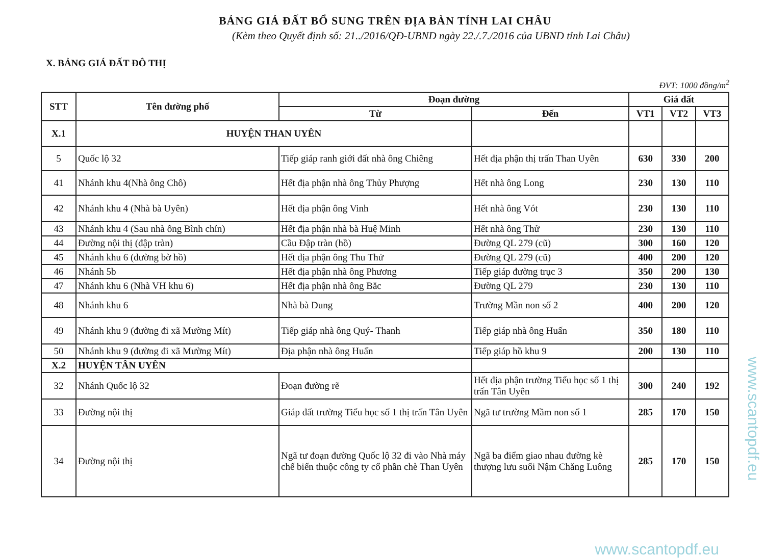BẢNG GIÁ ĐẤT BỔ SUNG TRÊN ĐỊA BÀN TỈNH LAI CHÂU
(Kèm theo Quyết định số: 21../2016/QĐ-UBND ngày 22./.7./2016 của UBND tỉnh Lai Châu)
X. BẢNG GIÁ ĐẤT ĐÔ THỊ
ĐVT: 1000 đồng/m<sup>2</sup>
| STT | Tên đường phố | Đoạn đường | | Giá đất | | |
| --- | --- | --- | --- | --- | --- | --- |
| | | Từ | Đến | VT1 | VT2 | VT3 |
| X.1 | HUYỆN THAN UYÊN | | | | | |
| 5 | Quốc lộ 32 | Tiếp giáp ranh giới đất nhà ông Chiêng | Hết địa phận thị trấn Than Uyên | 630 | 330 | 200 |
| 41 | Nhánh khu 4(Nhà ông Chô) | Hết địa phận nhà ông Thủy Phượng | Hết nhà ông Long | 230 | 130 | 110 |
| 42 | Nhánh khu 4 (Nhà bà Uyên) | Hết địa phận ông Vinh | Hết nhà ông Vót | 230 | 130 | 110 |
| 43 | Nhánh khu 4 (Sau nhà ông Bình chín) | Hết địa phận nhà bà Huệ Minh | Hết nhà ông Thử | 230 | 130 | 110 |
| 44 | Đường nội thị (đập tràn) | Cầu Đập tràn (hồ) | Đường QL 279 (cũ) | 300 | 160 | 120 |
| 45 | Nhánh khu 6 (đường bờ hồ) | Hết địa phận ông Thu Thử | Đường QL 279 (cũ) | 400 | 200 | 120 |
| 46 | Nhánh 5b | Hết địa phận nhà ông Phương | Tiếp giáp đường trục 3 | 350 | 200 | 130 |
| 47 | Nhánh khu 6 (Nhà VH khu 6) | Hết địa phận nhà ông Bắc | Đường QL 279 | 230 | 130 | 110 |
| 48 | Nhánh khu 6 | Nhà bà Dung | Trường Mần non số 2 | 400 | 200 | 120 |
| 49 | Nhánh khu 9 (đường đi xã Mường Mít) | Tiếp giáp nhà ông Quý- Thanh | Tiếp giáp nhà ông Huấn | 350 | 180 | 110 |
| 50 | Nhánh khu 9 (đường đi xã Mường Mít) | Địa phận nhà ông Huấn | Tiếp giáp hồ khu 9 | 200 | 130 | 110 |
| X.2 | HUYỆN TÂN UYÊN | | | | | |
| 32 | Nhánh Quốc lộ 32 | Đoạn đường rẽ | Hết địa phận trường Tiểu học số 1 thị trấn Tân Uyên | 300 | 240 | 192 |
| 33 | Đường nội thị | Giáp đất trường Tiểu học số 1 thị trấn Tân Uyên | Ngã tư trường Mầm non số 1 | 285 | 170 | 150 |
| 34 | Đường nội thị | Ngã tư đoạn đường Quốc lộ 32 đi vào Nhà máy chế biến thuộc công ty cổ phần chè Than Uyên | Ngã ba điểm giao nhau đường kè thượng lưu suối Nậm Chăng Luông | 285 | 170 | 150 |
www.scantopdf.eu
www.scantopdf.eu